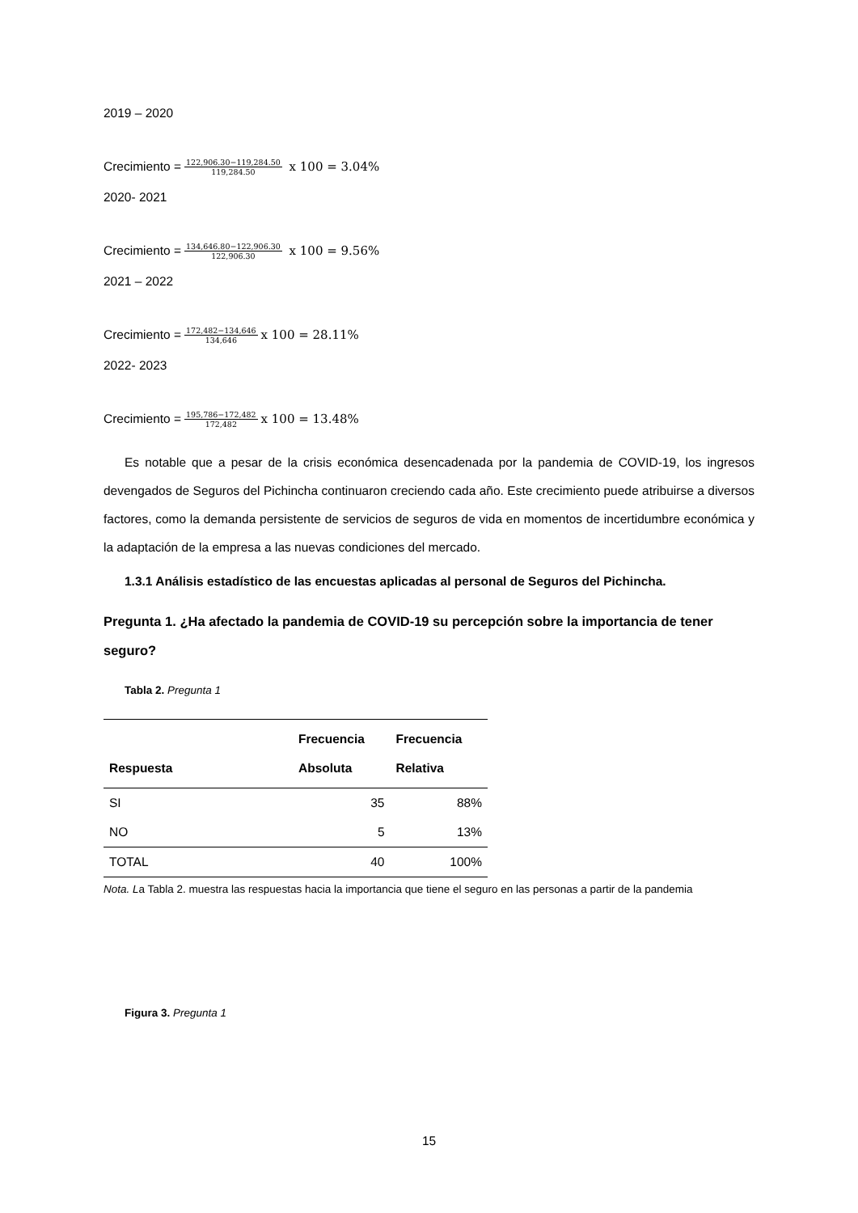2019 – 2020
Crecimiento = 122,906.30−119,284.50 119,284.50 x 100 = 3.04%
2020- 2021
Crecimiento = 134,646.80−122,906.30 122,906.30 x 100 = 9.56%
2021 – 2022
Crecimiento = 172,482−134,646 134,646 x 100 = 28.11%
2022- 2023
Crecimiento = 195,786−172,482 172,482 x 100 = 13.48%
Es notable que a pesar de la crisis económica desencadenada por la pandemia de COVID-19, los ingresos devengados de Seguros del Pichincha continuaron creciendo cada año. Este crecimiento puede atribuirse a diversos factores, como la demanda persistente de servicios de seguros de vida en momentos de incertidumbre económica y la adaptación de la empresa a las nuevas condiciones del mercado.
1.3.1 Análisis estadístico de las encuestas aplicadas al personal de Seguros del Pichincha.
Pregunta 1. ¿Ha afectado la pandemia de COVID-19 su percepción sobre la importancia de tener seguro?
Tabla 2. Pregunta 1
| Respuesta | Frecuencia Absoluta | Frecuencia Relativa |
| --- | --- | --- |
| SI | 35 | 88% |
| NO | 5 | 13% |
| TOTAL | 40 | 100% |
Nota. La Tabla 2. muestra las respuestas hacia la importancia que tiene el seguro en las personas a partir de la pandemia
Figura 3. Pregunta 1
15